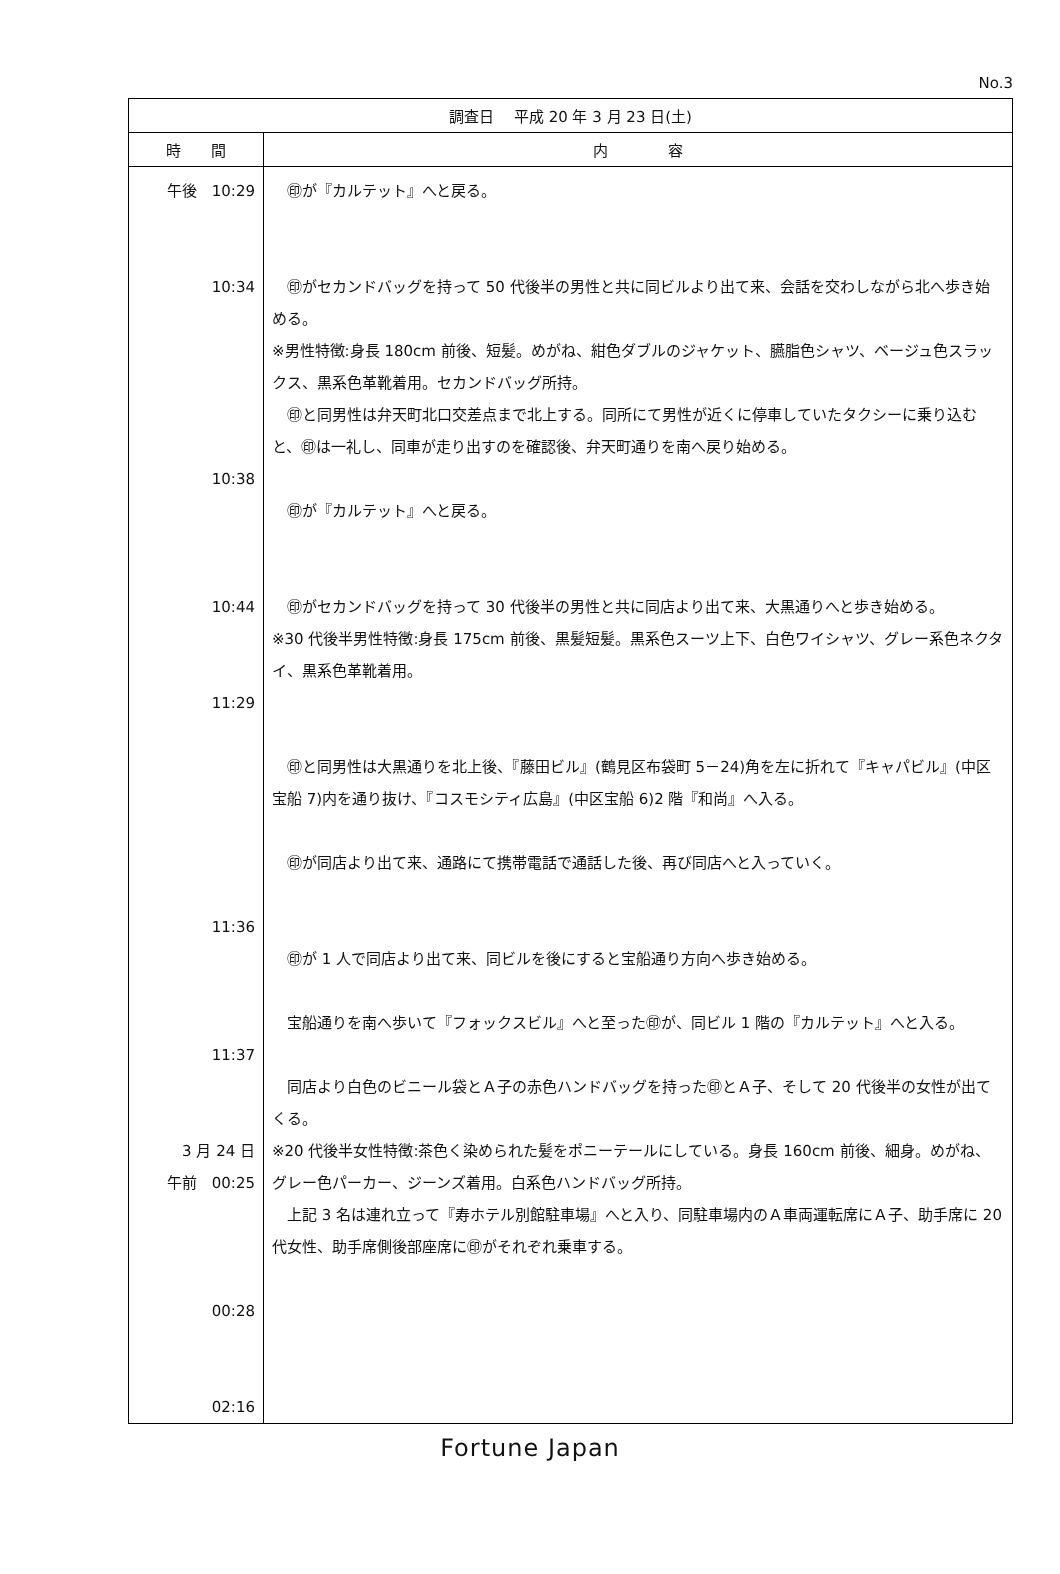No.3
| 調査日 平成 20 年 3 月 23 日(土) | |
| --- | --- |
| 時 間 | 内 容 |
| 午後 10:29 10:34 10:38 10:44 11:29 11:36 11:37 3 月 24 日 午前 00:25 00:28 02:16 | ㊞が『カルテット』へと戻る。 ㊞がセカンドバッグを持って 50 代後半の男性と共に同ビルより出て来、会話を交わしながら北へ歩き始める。 ※男性特徴:身長 180cm 前後、短髪。めがね、紺色ダブルのジャケット、臙脂色シャツ、ベージュ色スラックス、黒系色革靴着用。セカンドバッグ所持。 ㊞と同男性は弁天町北口交差点まで北上する。同所にて男性が近くに停車していたタクシーに乗り込むと、㊞は一礼し、同車が走り出すのを確認後、弁天町通りを南へ戻り始める。 ㊞が『カルテット』へと戻る。 ㊞がセカンドバッグを持って 30 代後半の男性と共に同店より出て来、大黒通りへと歩き始める。 ※30 代後半男性特徴:身長 175cm 前後、黒髪短髪。黒系色スーツ上下、白色ワイシャツ、グレー系色ネクタイ、黒系色革靴着用。 ㊞と同男性は大黒通りを北上後、『藤田ビル』(鶴見区布袋町 5－24)角を左に折れて『キャパビル』(中区宝船 7)内を通り抜け、『コスモシティ広島』(中区宝船 6)2 階『和尚』へ入る。 ㊞が同店より出て来、通路にて携帯電話で通話した後、再び同店へと入っていく。 ㊞が 1 人で同店より出て来、同ビルを後にすると宝船通り方向へ歩き始める。 宝船通りを南へ歩いて『フォックスビル』へと至った㊞が、同ビル 1 階の『カルテット』へと入る。 同店より白色のビニール袋とＡ子の赤色ハンドバッグを持った㊞とＡ子、そして 20 代後半の女性が出てくる。 ※20 代後半女性特徴:茶色く染められた髪をポニーテールにしている。身長 160cm 前後、細身。めがね、グレー色パーカー、ジーンズ着用。白系色ハンドバッグ所持。 上記 3 名は連れ立って『寿ホテル別館駐車場』へと入り、同駐車場内のＡ車両運転席にＡ子、助手席に 20 代女性、助手席側後部座席に㊞がそれぞれ乗車する。 |
Fortune Japan